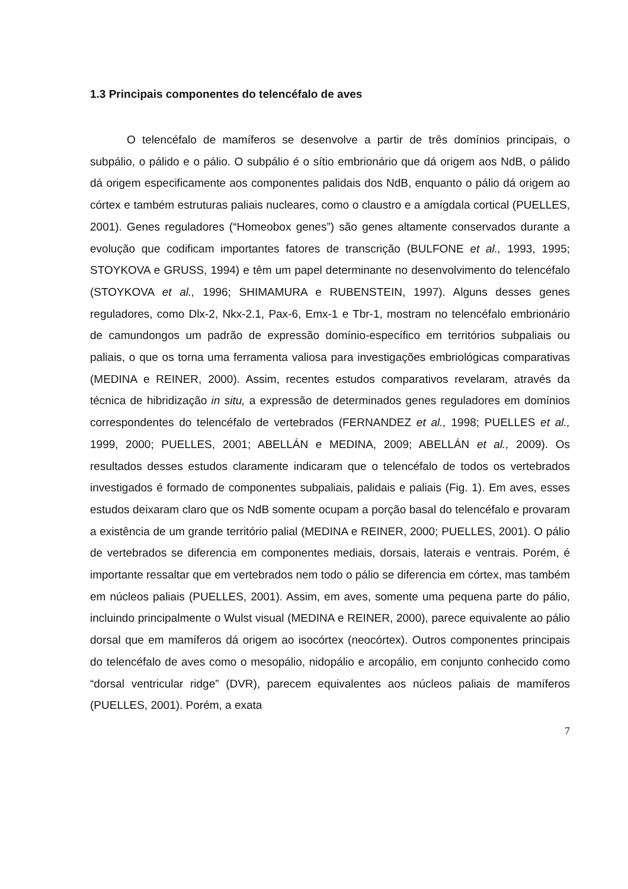1.3 Principais componentes do telencéfalo de aves
O telencéfalo de mamíferos se desenvolve a partir de três domínios principais, o subpálio, o pálido e o pálio. O subpálio é o sítio embrionário que dá origem aos NdB, o pálido dá origem especificamente aos componentes palidais dos NdB, enquanto o pálio dá origem ao córtex e também estruturas paliais nucleares, como o claustro e a amígdala cortical (PUELLES, 2001). Genes reguladores (“Homeobox genes”) são genes altamente conservados durante a evolução que codificam importantes fatores de transcrição (BULFONE et al., 1993, 1995; STOYKOVA e GRUSS, 1994) e têm um papel determinante no desenvolvimento do telencéfalo (STOYKOVA et al., 1996; SHIMAMURA e RUBENSTEIN, 1997). Alguns desses genes reguladores, como Dlx-2, Nkx-2.1, Pax-6, Emx-1 e Tbr-1, mostram no telencéfalo embrionário de camundongos um padrão de expressão domínio-específico em territórios subpaliais ou paliais, o que os torna uma ferramenta valiosa para investigações embriológicas comparativas (MEDINA e REINER, 2000). Assim, recentes estudos comparativos revelaram, através da técnica de hibridização in situ, a expressão de determinados genes reguladores em domínios correspondentes do telencéfalo de vertebrados (FERNANDEZ et al., 1998; PUELLES et al., 1999, 2000; PUELLES, 2001; ABELLÁN e MEDINA, 2009; ABELLÁN et al., 2009). Os resultados desses estudos claramente indicaram que o telencéfalo de todos os vertebrados investigados é formado de componentes subpaliais, palidais e paliais (Fig. 1). Em aves, esses estudos deixaram claro que os NdB somente ocupam a porção basal do telencéfalo e provaram a existência de um grande território palial (MEDINA e REINER, 2000; PUELLES, 2001). O pálio de vertebrados se diferencia em componentes mediais, dorsais, laterais e ventrais. Porém, é importante ressaltar que em vertebrados nem todo o pálio se diferencia em córtex, mas também em núcleos paliais (PUELLES, 2001). Assim, em aves, somente uma pequena parte do pálio, incluindo principalmente o Wulst visual (MEDINA e REINER, 2000), parece equivalente ao pálio dorsal que em mamíferos dá origem ao isocórtex (neocórtex). Outros componentes principais do telencéfalo de aves como o mesopálio, nidopálio e arcopálio, em conjunto conhecido como “dorsal ventricular ridge” (DVR), parecem equivalentes aos núcleos paliais de mamíferos (PUELLES, 2001). Porém, a exata
7